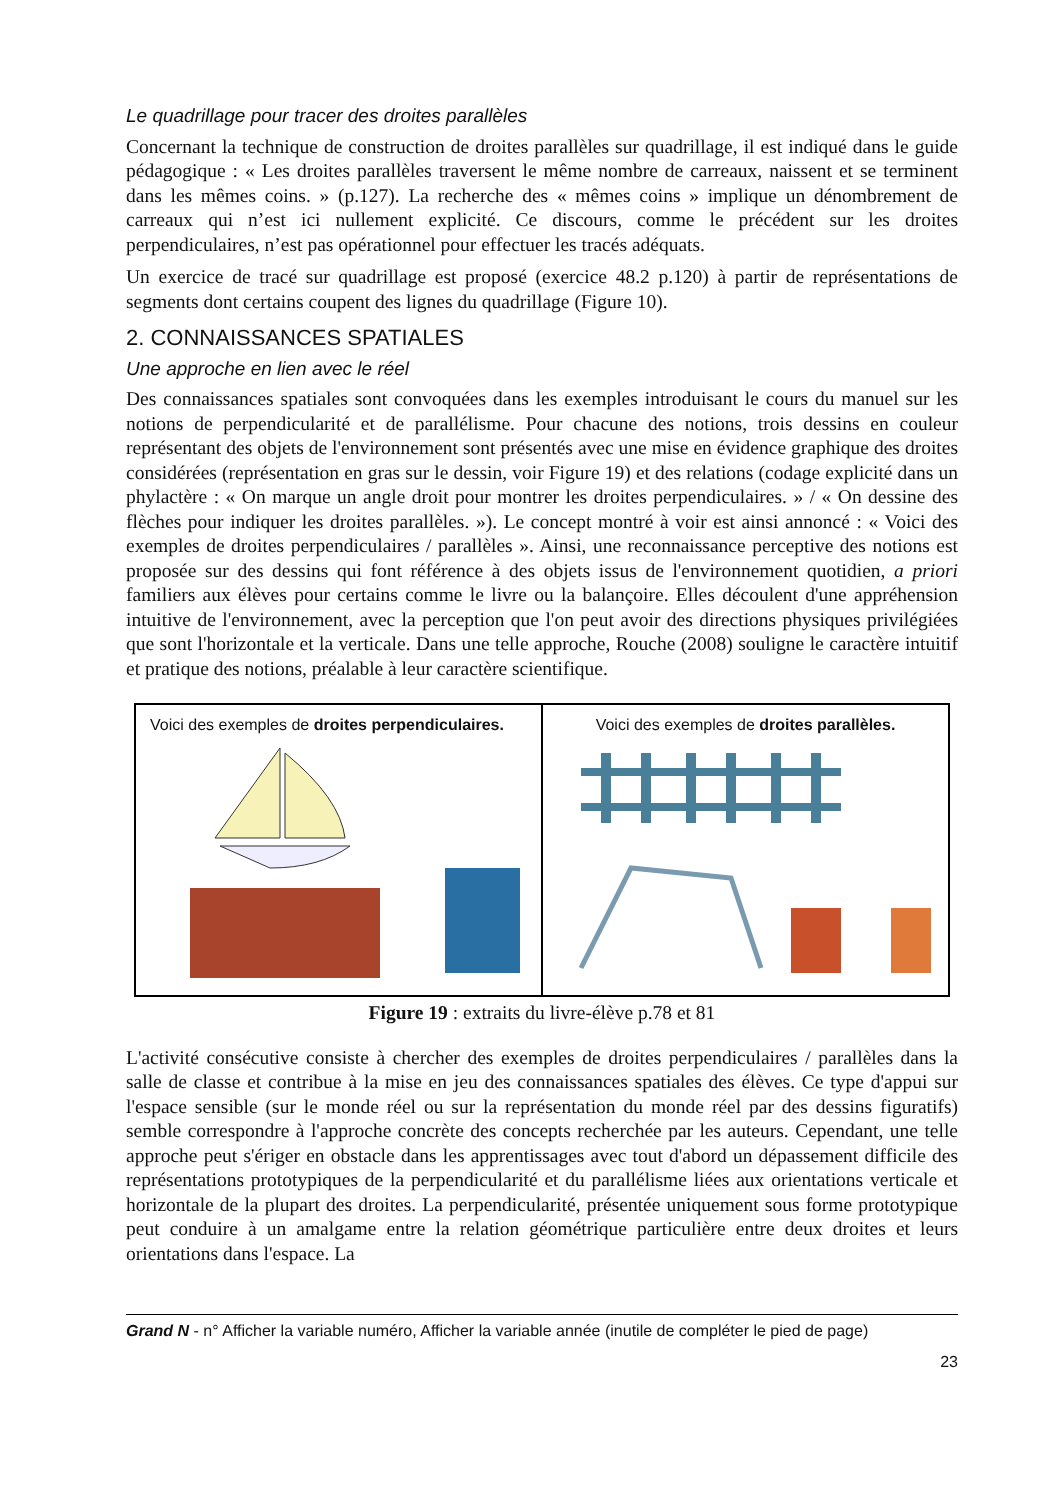Le quadrillage pour tracer des droites parallèles
Concernant la technique de construction de droites parallèles sur quadrillage, il est indiqué dans le guide pédagogique : « Les droites parallèles traversent le même nombre de carreaux, naissent et se terminent dans les mêmes coins. » (p.127). La recherche des « mêmes coins » implique un dénombrement de carreaux qui n’est ici nullement explicité. Ce discours, comme le précédent sur les droites perpendiculaires, n’est pas opérationnel pour effectuer les tracés adéquats.
Un exercice de tracé sur quadrillage est proposé (exercice 48.2 p.120) à partir de représentations de segments dont certains coupent des lignes du quadrillage (Figure 10).
2. CONNAISSANCES SPATIALES
Une approche en lien avec le réel
Des connaissances spatiales sont convoquées dans les exemples introduisant le cours du manuel sur les notions de perpendicularité et de parallélisme. Pour chacune des notions, trois dessins en couleur représentant des objets de l'environnement sont présentés avec une mise en évidence graphique des droites considérées (représentation en gras sur le dessin, voir Figure 19) et des relations (codage explicité dans un phylactère : « On marque un angle droit pour montrer les droites perpendiculaires. » / « On dessine des flèches pour indiquer les droites parallèles. »). Le concept montré à voir est ainsi annoncé : « Voici des exemples de droites perpendiculaires / parallèles ». Ainsi, une reconnaissance perceptive des notions est proposée sur des dessins qui font référence à des objets issus de l'environnement quotidien, a priori familiers aux élèves pour certains comme le livre ou la balançoire. Elles découlent d'une appréhension intuitive de l'environnement, avec la perception que l'on peut avoir des directions physiques privilégiées que sont l'horizontale et la verticale. Dans une telle approche, Rouche (2008) souligne le caractère intuitif et pratique des notions, préalable à leur caractère scientifique.
Voici des exemples de droites perpendiculaires.
Voici des exemples de droites parallèles.
Figure 19 : extraits du livre-élève p.78 et 81
L'activité consécutive consiste à chercher des exemples de droites perpendiculaires / parallèles dans la salle de classe et contribue à la mise en jeu des connaissances spatiales des élèves. Ce type d'appui sur l'espace sensible (sur le monde réel ou sur la représentation du monde réel par des dessins figuratifs) semble correspondre à l'approche concrète des concepts recherchée par les auteurs. Cependant, une telle approche peut s'ériger en obstacle dans les apprentissages avec tout d'abord un dépassement difficile des représentations prototypiques de la perpendicularité et du parallélisme liées aux orientations verticale et horizontale de la plupart des droites. La perpendicularité, présentée uniquement sous forme prototypique peut conduire à un amalgame entre la relation géométrique particulière entre deux droites et leurs orientations dans l'espace. La
Grand N - n° Afficher la variable numéro, Afficher la variable année (inutile de compléter le pied de page)
23